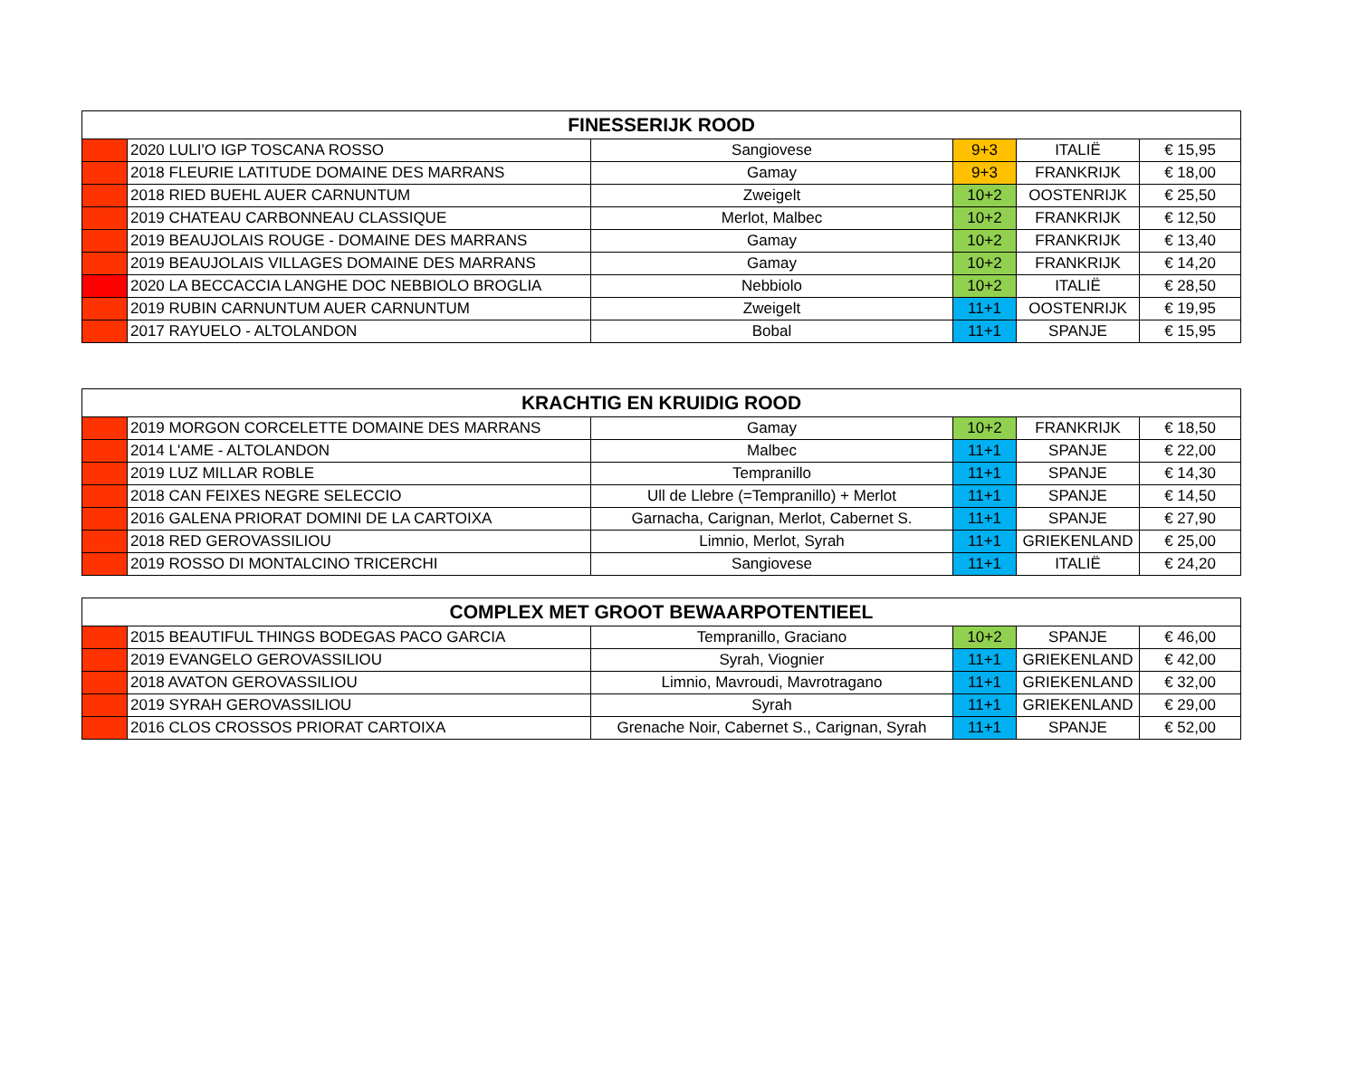| FINESSERIJK ROOD | | | | | |
| --- | --- | --- | --- | --- | --- |
| | 2020 LULI'O IGP TOSCANA ROSSO | Sangiovese | 9+3 | ITALIË | € 15,95 |
| | 2018 FLEURIE LATITUDE DOMAINE DES MARRANS | Gamay | 9+3 | FRANKRIJK | € 18,00 |
| | 2018 RIED BUEHL AUER CARNUNTUM | Zweigelt | 10+2 | OOSTENRIJK | € 25,50 |
| | 2019 CHATEAU CARBONNEAU CLASSIQUE | Merlot, Malbec | 10+2 | FRANKRIJK | € 12,50 |
| | 2019 BEAUJOLAIS ROUGE - DOMAINE DES MARRANS | Gamay | 10+2 | FRANKRIJK | € 13,40 |
| | 2019 BEAUJOLAIS VILLAGES DOMAINE DES MARRANS | Gamay | 10+2 | FRANKRIJK | € 14,20 |
| | 2020 LA BECCACCIA LANGHE DOC NEBBIOLO BROGLIA | Nebbiolo | 10+2 | ITALIË | € 28,50 |
| | 2019 RUBIN CARNUNTUM AUER CARNUNTUM | Zweigelt | 11+1 | OOSTENRIJK | € 19,95 |
| | 2017 RAYUELO - ALTOLANDON | Bobal | 11+1 | SPANJE | € 15,95 |
| KRACHTIG EN KRUIDIG ROOD | | | | | |
| --- | --- | --- | --- | --- | --- |
| | 2019 MORGON CORCELETTE DOMAINE DES MARRANS | Gamay | 10+2 | FRANKRIJK | € 18,50 |
| | 2014 L'AME - ALTOLANDON | Malbec | 11+1 | SPANJE | € 22,00 |
| | 2019 LUZ MILLAR ROBLE | Tempranillo | 11+1 | SPANJE | € 14,30 |
| | 2018 CAN FEIXES NEGRE SELECCIO | Ull de Llebre (=Tempranillo) + Merlot | 11+1 | SPANJE | € 14,50 |
| | 2016 GALENA PRIORAT DOMINI DE LA CARTOIXA | Garnacha, Carignan, Merlot, Cabernet S. | 11+1 | SPANJE | € 27,90 |
| | 2018 RED GEROVASSILIOU | Limnio, Merlot, Syrah | 11+1 | GRIEKENLAND | € 25,00 |
| | 2019 ROSSO DI MONTALCINO TRICERCHI | Sangiovese | 11+1 | ITALIË | € 24,20 |
| COMPLEX MET GROOT BEWAARPOTENTIEEL | | | | | |
| --- | --- | --- | --- | --- | --- |
| | 2015 BEAUTIFUL THINGS BODEGAS PACO GARCIA | Tempranillo, Graciano | 10+2 | SPANJE | € 46,00 |
| | 2019 EVANGELO GEROVASSILIOU | Syrah, Viognier | 11+1 | GRIEKENLAND | € 42,00 |
| | 2018 AVATON GEROVASSILIOU | Limnio, Mavroudi, Mavrotragano | 11+1 | GRIEKENLAND | € 32,00 |
| | 2019 SYRAH GEROVASSILIOU | Syrah | 11+1 | GRIEKENLAND | € 29,00 |
| | 2016 CLOS CROSSOS PRIORAT CARTOIXA | Grenache Noir, Cabernet S., Carignan, Syrah | 11+1 | SPANJE | € 52,00 |